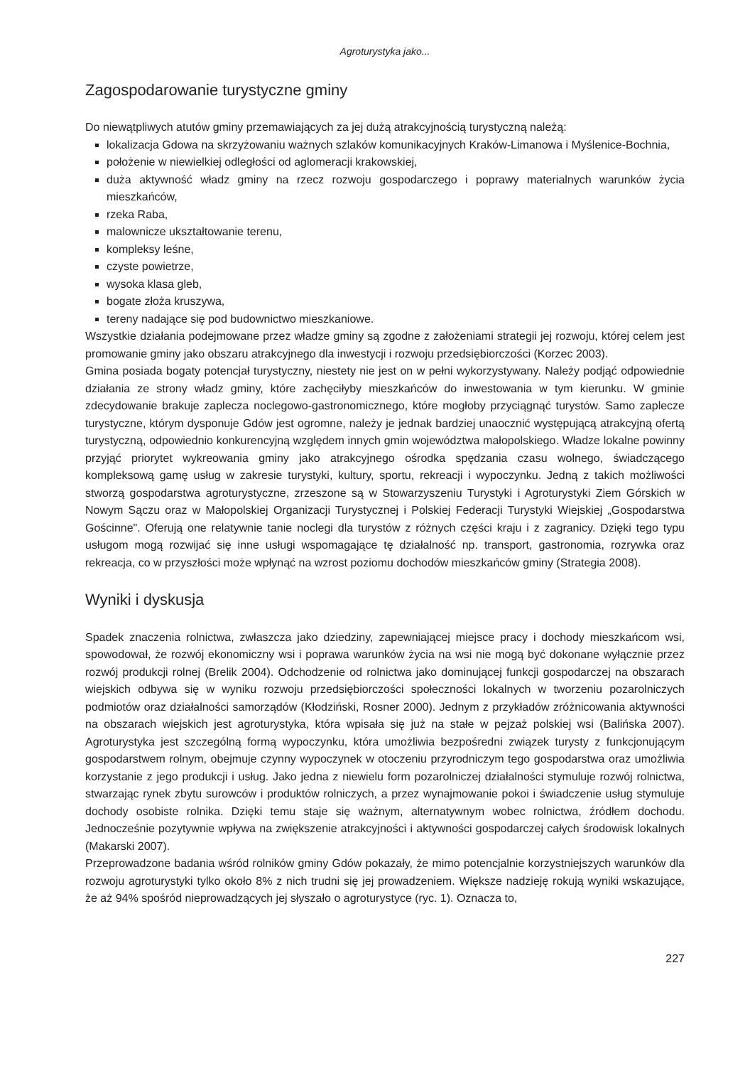Agroturystyka jako...
Zagospodarowanie turystyczne gminy
Do niewątpliwych atutów gminy przemawiających za jej dużą atrakcyjnością turystyczną należą:
lokalizacja Gdowa na skrzyżowaniu ważnych szlaków komunikacyjnych Kraków-Limanowa i Myślenice-Bochnia,
położenie w niewielkiej odległości od aglomeracji krakowskiej,
duża aktywność władz gminy na rzecz rozwoju gospodarczego i poprawy materialnych warunków życia mieszkańców,
rzeka Raba,
malownicze ukształtowanie terenu,
kompleksy leśne,
czyste powietrze,
wysoka klasa gleb,
bogate złoża kruszywa,
tereny nadające się pod budownictwo mieszkaniowe.
Wszystkie działania podejmowane przez władze gminy są zgodne z założeniami strategii jej rozwoju, której celem jest promowanie gminy jako obszaru atrakcyjnego dla inwestycji i rozwoju przedsiębiorczości (Korzec 2003).
Gmina posiada bogaty potencjał turystyczny, niestety nie jest on w pełni wykorzystywany. Należy podjąć odpowiednie działania ze strony władz gminy, które zachęciłyby mieszkańców do inwestowania w tym kierunku. W gminie zdecydowanie brakuje zaplecza noclegowo-gastronomicznego, które mogłoby przyciągnąć turystów. Samo zaplecze turystyczne, którym dysponuje Gdów jest ogromne, należy je jednak bardziej unaocznić występującą atrakcyjną ofertą turystyczną, odpowiednio konkurencyjną względem innych gmin województwa małopolskiego. Władze lokalne powinny przyjąć priorytet wykreowania gminy jako atrakcyjnego ośrodka spędzania czasu wolnego, świadczącego kompleksową gamę usług w zakresie turystyki, kultury, sportu, rekreacji i wypoczynku. Jedną z takich możliwości stworzą gospodarstwa agroturystyczne, zrzeszone są w Stowarzyszeniu Turystyki i Agroturystyki Ziem Górskich w Nowym Sączu oraz w Małopolskiej Organizacji Turystycznej i Polskiej Federacji Turystyki Wiejskiej „Gospodarstwa Gościnne". Oferują one relatywnie tanie noclegi dla turystów z różnych części kraju i z zagranicy. Dzięki tego typu usługom mogą rozwijać się inne usługi wspomagające tę działalność np. transport, gastronomia, rozrywka oraz rekreacja, co w przyszłości może wpłynąć na wzrost poziomu dochodów mieszkańców gminy (Strategia 2008).
Wyniki i dyskusja
Spadek znaczenia rolnictwa, zwłaszcza jako dziedziny, zapewniającej miejsce pracy i dochody mieszkańcom wsi, spowodował, że rozwój ekonomiczny wsi i poprawa warunków życia na wsi nie mogą być dokonane wyłącznie przez rozwój produkcji rolnej (Brelik 2004). Odchodzenie od rolnictwa jako dominującej funkcji gospodarczej na obszarach wiejskich odbywa się w wyniku rozwoju przedsiębiorczości społeczności lokalnych w tworzeniu pozarolniczych podmiotów oraz działalności samorządów (Kłodziński, Rosner 2000). Jednym z przykładów zróżnicowania aktywności na obszarach wiejskich jest agroturystyka, która wpisała się już na stałe w pejzaż polskiej wsi (Balińska 2007). Agroturystyka jest szczególną formą wypoczynku, która umożliwia bezpośredni związek turysty z funkcjonującym gospodarstwem rolnym, obejmuje czynny wypoczynek w otoczeniu przyrodniczym tego gospodarstwa oraz umożliwia korzystanie z jego produkcji i usług. Jako jedna z niewielu form pozarolniczej działalności stymuluje rozwój rolnictwa, stwarzając rynek zbytu surowców i produktów rolniczych, a przez wynajmowanie pokoi i świadczenie usług stymuluje dochody osobiste rolnika. Dzięki temu staje się ważnym, alternatywnym wobec rolnictwa, źródłem dochodu. Jednocześnie pozytywnie wpływa na zwiększenie atrakcyjności i aktywności gospodarczej całych środowisk lokalnych (Makarski 2007).
Przeprowadzone badania wśród rolników gminy Gdów pokazały, że mimo potencjalnie korzystniejszych warunków dla rozwoju agroturystyki tylko około 8% z nich trudni się jej prowadzeniem. Większe nadzieję rokują wyniki wskazujące, że aż 94% spośród nieprowadzących jej słyszało o agroturystyce (ryc. 1). Oznacza to,
227